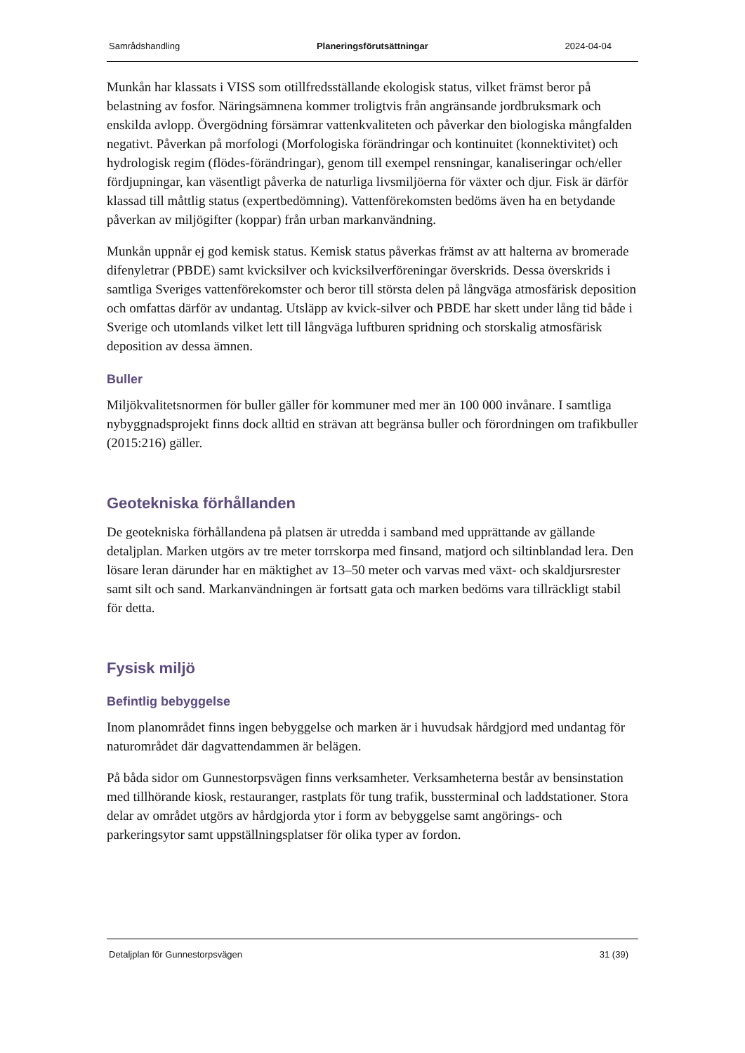Samrådshandling Planeringsförutsättningar 2024-04-04
Munkån har klassats i VISS som otillfredsställande ekologisk status, vilket främst beror på belastning av fosfor. Näringsämnena kommer troligtvis från angränsande jordbruksmark och enskilda avlopp. Övergödning försämrar vattenkvaliteten och påverkar den biologiska mångfalden negativt. Påverkan på morfologi (Morfologiska förändringar och kontinuitet (konnektivitet) och hydrologisk regim (flödes-förändringar), genom till exempel rensningar, kanaliseringar och/eller fördjupningar, kan väsentligt påverka de naturliga livsmiljöerna för växter och djur. Fisk är därför klassad till måttlig status (expertbedömning). Vattenförekomsten bedöms även ha en betydande påverkan av miljögifter (koppar) från urban markanvändning.
Munkån uppnår ej god kemisk status. Kemisk status påverkas främst av att halterna av bromerade difenyletrar (PBDE) samt kvicksilver och kvicksilverföreningar överskrids. Dessa överskrids i samtliga Sveriges vattenförekomster och beror till största delen på långväga atmosfärisk deposition och omfattas därför av undantag. Utsläpp av kvick-silver och PBDE har skett under lång tid både i Sverige och utomlands vilket lett till långväga luftburen spridning och storskalig atmosfärisk deposition av dessa ämnen.
Buller
Miljökvalitetsnormen för buller gäller för kommuner med mer än 100 000 invånare. I samtliga nybyggnadsprojekt finns dock alltid en strävan att begränsa buller och förordningen om trafikbuller (2015:216) gäller.
Geotekniska förhållanden
De geotekniska förhållandena på platsen är utredda i samband med upprättande av gällande detaljplan. Marken utgörs av tre meter torrskorpa med finsand, matjord och siltinblandad lera. Den lösare leran därunder har en mäktighet av 13–50 meter och varvas med växt- och skaldjursrester samt silt och sand. Markanvändningen är fortsatt gata och marken bedöms vara tillräckligt stabil för detta.
Fysisk miljö
Befintlig bebyggelse
Inom planområdet finns ingen bebyggelse och marken är i huvudsak hårdgjord med undantag för naturområdet där dagvattendammen är belägen.
På båda sidor om Gunnestorpsvägen finns verksamheter. Verksamheterna består av bensinstation med tillhörande kiosk, restauranger, rastplats för tung trafik, bussterminal och laddstationer. Stora delar av området utgörs av hårdgjorda ytor i form av bebyggelse samt angörings- och parkeringsytor samt uppställningsplatser för olika typer av fordon.
Detaljplan för Gunnestorpsvägen 31 (39)